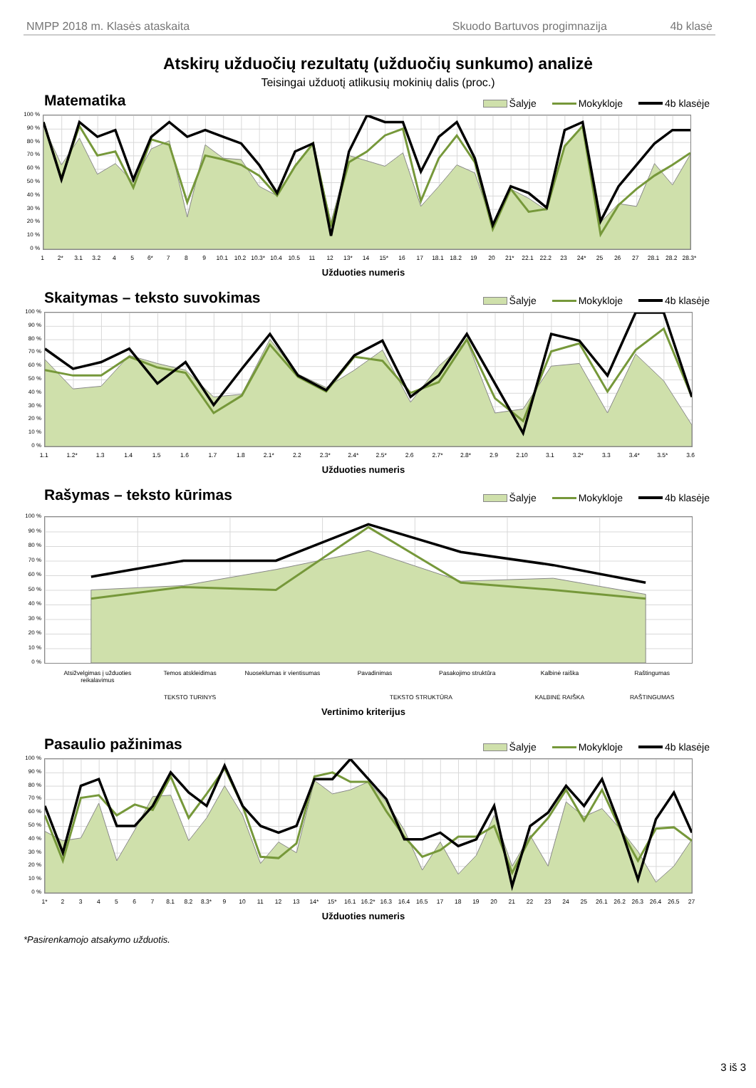NMPP 2018 m. Klasės ataskaita Skuodo Bartuvos progimnazija 4b klasė
Atskirų užduočių rezultatų (užduočių sunkumo) analizė
Teisingai užduotį atlikusių mokinių dalis (proc.)
Matematika
Šalyje Mokykloje 4b klasėje
100 %
90 %
80 %
70 %
60 %
50 %
40 %
30 %
20 %
10 %
0 %
1 2* 3.1 3.2 4 5 6* 7 8 9 10.1 10.2 10.3* 10.4 10.5 11 12 13* 14 15* 16 17 18.1 18.2 19 20 21* 22.1 22.2 23 24* 25 26 27 28.1 28.2 28.3*
Užduoties numeris
Skaitymas – teksto suvokimas
Šalyje Mokykloje 4b klasėje
100 %
90 %
80 %
70 %
60 %
50 %
40 %
30 %
20 %
10 %
0 %
1.1 1.2* 1.3 1.4 1.5 1.6 1.7 1.8 2.1* 2.2 2.3* 2.4* 2.5* 2.6 2.7* 2.8* 2.9 2.10 3.1 3.2* 3.3 3.4* 3.5* 3.6
Užduoties numeris
Rašymas – teksto kūrimas
Šalyje Mokykloje 4b klasėje
100 %
90 %
80 %
70 %
60 %
50 %
40 %
30 %
20 %
10 %
0 %
Atsižvelgimas į užduoties reikalavimus
Temos atskleidimas Nuoseklumas ir vientisumas Pavadinimas Pasakojimo struktūra Kalbinė raiška Raštingumas
TEKSTO TURINYS TEKSTO STRUKTŪRA KALBINĖ RAIŠKA RAŠTINGUMAS
Vertinimo kriterijus
Pasaulio pažinimas
Šalyje Mokykloje 4b klasėje
100 %
90 %
80 %
70 %
60 %
50 %
40 %
30 %
20 %
10 %
0 %
1* 2 3 4 5 6 7 8.1 8.2 8.3* 9 10 11 12 13 14* 15* 16.1 16.2* 16.3 16.4 16.5 17 18 19 20 21 22 23 24 25 26.1 26.2 26.3 26.4 26.5 27
Užduoties numeris
*Pasirenkamojo atsakymo užduotis.
3 iš 3